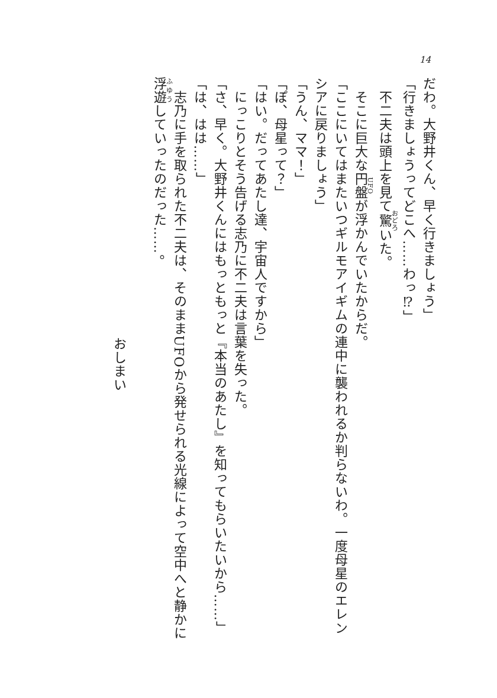14
だわ。大野井くん、早く行きましょう」
「行きましょうってどこへ……わっ⁉」
　不二夫は頭上を見て驚いた。
　そこに巨大な円盤が浮かんでいたからだ。
「ここにいてはまたいつギルモアイギムの連中に襲われるか判らないわ。一度母星のエレンシアに戻りましょう」
「うん、ママ！」
「ぽ、母星って？」
「はい。だってあたし達、宇宙人ですから」
　にっこりとそう告げる志乃に不二夫は言葉を失った。
「さ、早く。大野井くんにはもっともっと『本当のあたし』を知ってもらいたいから……」
「は、はは……」
　志乃に手を取られた不二夫は、そのままUFOから発せられる光線によって空中へと静かに浮遊していったのだった……。
おしまい